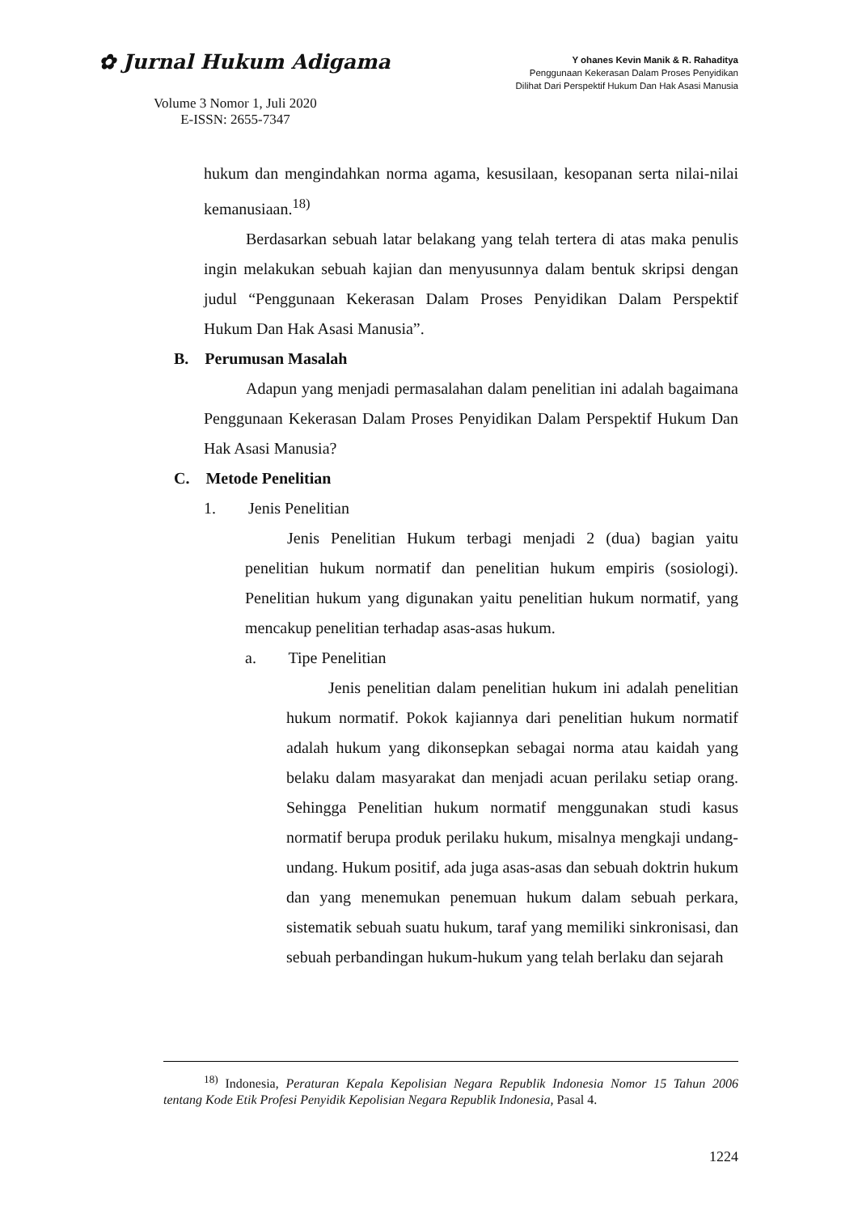✿ Jurnal Hukum Adigama
Volume 3 Nomor 1, Juli 2020
E-ISSN: 2655-7347
Y ohanes Kevin Manik & R. Rahaditya
Penggunaan Kekerasan Dalam Proses Penyidikan
Dilihat Dari Perspektif Hukum Dan Hak Asasi Manusia
hukum dan mengindahkan norma agama, kesusilaan, kesopanan serta nilai-nilai kemanusiaan.<sup>18)</sup>
Berdasarkan sebuah latar belakang yang telah tertera di atas maka penulis ingin melakukan sebuah kajian dan menyusunnya dalam bentuk skripsi dengan judul “Penggunaan Kekerasan Dalam Proses Penyidikan Dalam Perspektif Hukum Dan Hak Asasi Manusia”.
B. Perumusan Masalah
Adapun yang menjadi permasalahan dalam penelitian ini adalah bagaimana Penggunaan Kekerasan Dalam Proses Penyidikan Dalam Perspektif Hukum Dan Hak Asasi Manusia?
C. Metode Penelitian
1. Jenis Penelitian
Jenis Penelitian Hukum terbagi menjadi 2 (dua) bagian yaitu penelitian hukum normatif dan penelitian hukum empiris (sosiologi). Penelitian hukum yang digunakan yaitu penelitian hukum normatif, yang mencakup penelitian terhadap asas-asas hukum.
a. Tipe Penelitian
Jenis penelitian dalam penelitian hukum ini adalah penelitian hukum normatif. Pokok kajiannya dari penelitian hukum normatif adalah hukum yang dikonsepkan sebagai norma atau kaidah yang belaku dalam masyarakat dan menjadi acuan perilaku setiap orang. Sehingga Penelitian hukum normatif menggunakan studi kasus normatif berupa produk perilaku hukum, misalnya mengkaji undang-undang. Hukum positif, ada juga asas-asas dan sebuah doktrin hukum dan yang menemukan penemuan hukum dalam sebuah perkara, sistematik sebuah suatu hukum, taraf yang memiliki sinkronisasi, dan sebuah perbandingan hukum-hukum yang telah berlaku dan sejarah
<sup>18)</sup> Indonesia, Peraturan Kepala Kepolisian Negara Republik Indonesia Nomor 15 Tahun 2006 tentang Kode Etik Profesi Penyidik Kepolisian Negara Republik Indonesia, Pasal 4.
1224